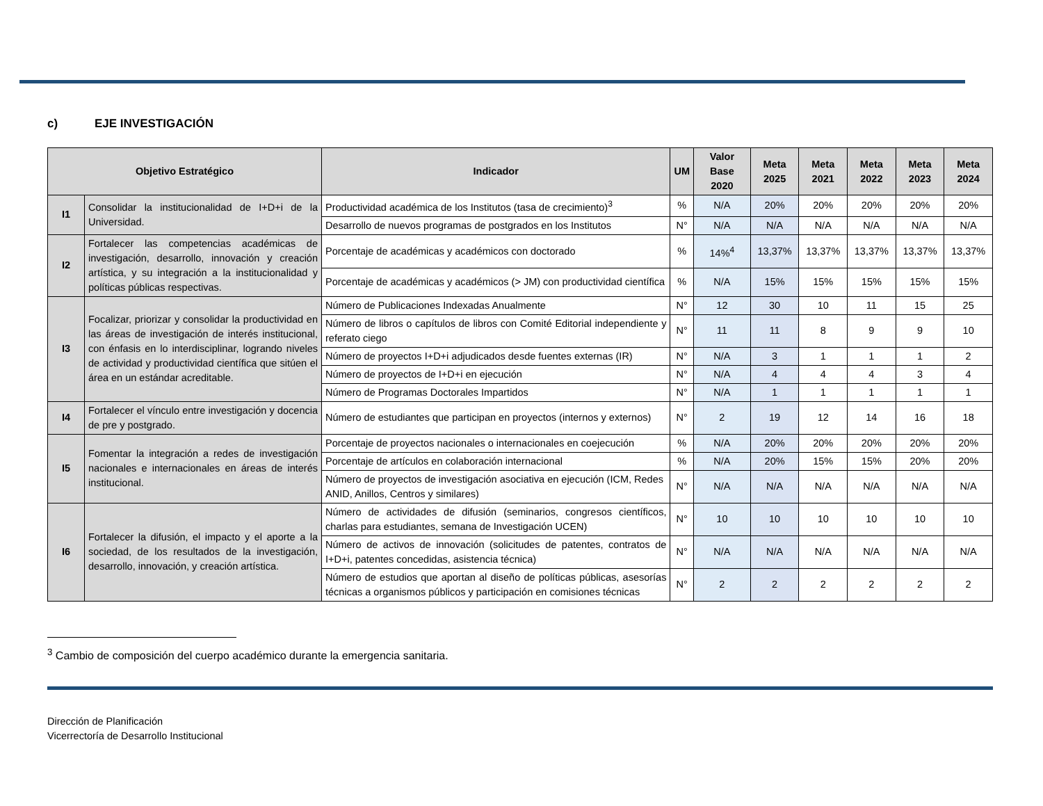c) EJE INVESTIGACIÓN
| Objetivo Estratégico | | Indicador | UM | Valor Base 2020 | Meta 2025 | Meta 2021 | Meta 2022 | Meta 2023 | Meta 2024 |
| --- | --- | --- | --- | --- | --- | --- | --- | --- | --- |
| I1 | Consolidar la institucionalidad de I+D+i de la Universidad. | Productividad académica de los Institutos (tasa de crecimiento)<sup>3</sup> | % | N/A | 20% | 20% | 20% | 20% | 20% |
| | | Desarrollo de nuevos programas de postgrados en los Institutos | N° | N/A | N/A | N/A | N/A | N/A | N/A |
| I2 | Fortalecer las competencias académicas de investigación, desarrollo, innovación y creación artística, y su integración a la institucionalidad y políticas públicas respectivas. | Porcentaje de académicas y académicos con doctorado | % | 14%<sup>4</sup> | 13,37% | 13,37% | 13,37% | 13,37% | 13,37% |
| | | Porcentaje de académicas y académicos (> JM) con productividad científica | % | N/A | 15% | 15% | 15% | 15% | 15% |
| I3 | Focalizar, priorizar y consolidar la productividad en las áreas de investigación de interés institucional, con énfasis en lo interdisciplinar, logrando niveles de actividad y productividad científica que sitúen el área en un estándar acreditable. | Número de Publicaciones Indexadas Anualmente | N° | 12 | 30 | 10 | 11 | 15 | 25 |
| | | Número de libros o capítulos de libros con Comité Editorial independiente y referato ciego | N° | 11 | 11 | 8 | 9 | 9 | 10 |
| | | Número de proyectos I+D+i adjudicados desde fuentes externas (IR) | N° | N/A | 3 | 1 | 1 | 1 | 2 |
| | | Número de proyectos de I+D+i en ejecución | N° | N/A | 4 | 4 | 4 | 3 | 4 |
| | | Número de Programas Doctorales Impartidos | N° | N/A | 1 | 1 | 1 | 1 | 1 |
| I4 | Fortalecer el vínculo entre investigación y docencia de pre y postgrado. | Número de estudiantes que participan en proyectos (internos y externos) | N° | 2 | 19 | 12 | 14 | 16 | 18 |
| I5 | Fomentar la integración a redes de investigación nacionales e internacionales en áreas de interés institucional. | Porcentaje de proyectos nacionales o internacionales en coejecución | % | N/A | 20% | 20% | 20% | 20% | 20% |
| | | Porcentaje de artículos en colaboración internacional | % | N/A | 20% | 15% | 15% | 20% | 20% |
| | | Número de proyectos de investigación asociativa en ejecución (ICM, Redes ANID, Anillos, Centros y similares) | N° | N/A | N/A | N/A | N/A | N/A | N/A |
| I6 | Fortalecer la difusión, el impacto y el aporte a la sociedad, de los resultados de la investigación, desarrollo, innovación, y creación artística. | Número de actividades de difusión (seminarios, congresos científicos, charlas para estudiantes, semana de Investigación UCEN) | N° | 10 | 10 | 10 | 10 | 10 | 10 |
| | | Número de activos de innovación (solicitudes de patentes, contratos de I+D+i, patentes concedidas, asistencia técnica) | N° | N/A | N/A | N/A | N/A | N/A | N/A |
| | | Número de estudios que aportan al diseño de políticas públicas, asesorías técnicas a organismos públicos y participación en comisiones técnicas | N° | 2 | 2 | 2 | 2 | 2 | 2 |
<sup>3</sup> Cambio de composición del cuerpo académico durante la emergencia sanitaria.
Dirección de Planificación
Vicerrectoría de Desarrollo Institucional